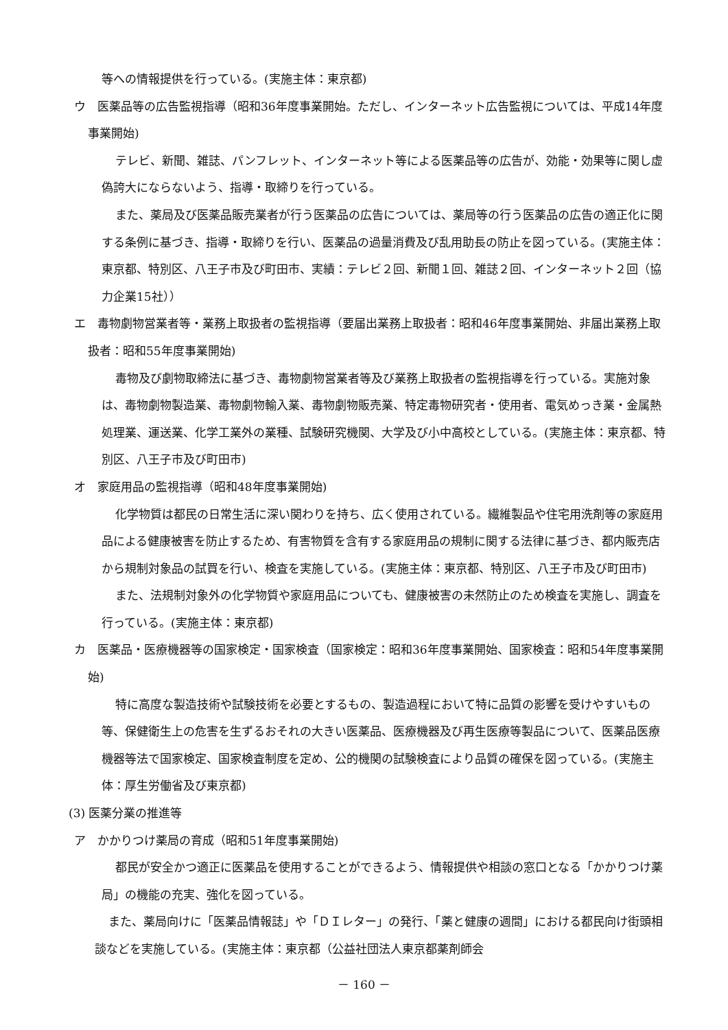等への情報提供を行っている。(実施主体：東京都)
ウ　医薬品等の広告監視指導（昭和36年度事業開始。ただし、インターネット広告監視については、平成14年度事業開始)
テレビ、新聞、雑誌、パンフレット、インターネット等による医薬品等の広告が、効能・効果等に関し虚偽誇大にならないよう、指導・取締りを行っている。
また、薬局及び医薬品販売業者が行う医薬品の広告については、薬局等の行う医薬品の広告の適正化に関する条例に基づき、指導・取締りを行い、医薬品の過量消費及び乱用助長の防止を図っている。(実施主体：東京都、特別区、八王子市及び町田市、実績：テレビ２回、新聞１回、雑誌２回、インターネット２回（協力企業15社））
エ　毒物劇物営業者等・業務上取扱者の監視指導（要届出業務上取扱者：昭和46年度事業開始、非届出業務上取扱者：昭和55年度事業開始)
毒物及び劇物取締法に基づき、毒物劇物営業者等及び業務上取扱者の監視指導を行っている。実施対象は、毒物劇物製造業、毒物劇物輸入業、毒物劇物販売業、特定毒物研究者・使用者、電気めっき業・金属熱処理業、運送業、化学工業外の業種、試験研究機関、大学及び小中高校としている。(実施主体：東京都、特別区、八王子市及び町田市)
オ　家庭用品の監視指導（昭和48年度事業開始)
化学物質は都民の日常生活に深い関わりを持ち、広く使用されている。繊維製品や住宅用洗剤等の家庭用品による健康被害を防止するため、有害物質を含有する家庭用品の規制に関する法律に基づき、都内販売店から規制対象品の試買を行い、検査を実施している。(実施主体：東京都、特別区、八王子市及び町田市)
また、法規制対象外の化学物質や家庭用品についても、健康被害の未然防止のため検査を実施し、調査を行っている。(実施主体：東京都)
カ　医薬品・医療機器等の国家検定・国家検査（国家検定：昭和36年度事業開始、国家検査：昭和54年度事業開始)
特に高度な製造技術や試験技術を必要とするもの、製造過程において特に品質の影響を受けやすいもの等、保健衛生上の危害を生ずるおそれの大きい医薬品、医療機器及び再生医療等製品について、医薬品医療機器等法で国家検定、国家検査制度を定め、公的機関の試験検査により品質の確保を図っている。(実施主体：厚生労働省及び東京都)
(3) 医薬分業の推進等
ア　かかりつけ薬局の育成（昭和51年度事業開始)
都民が安全かつ適正に医薬品を使用することができるよう、情報提供や相談の窓口となる「かかりつけ薬局」の機能の充実、強化を図っている。
また、薬局向けに「医薬品情報誌」や「ＤＩレター」の発行、「薬と健康の週間」における都民向け街頭相談などを実施している。(実施主体：東京都（公益社団法人東京都薬剤師会
－ 160 －